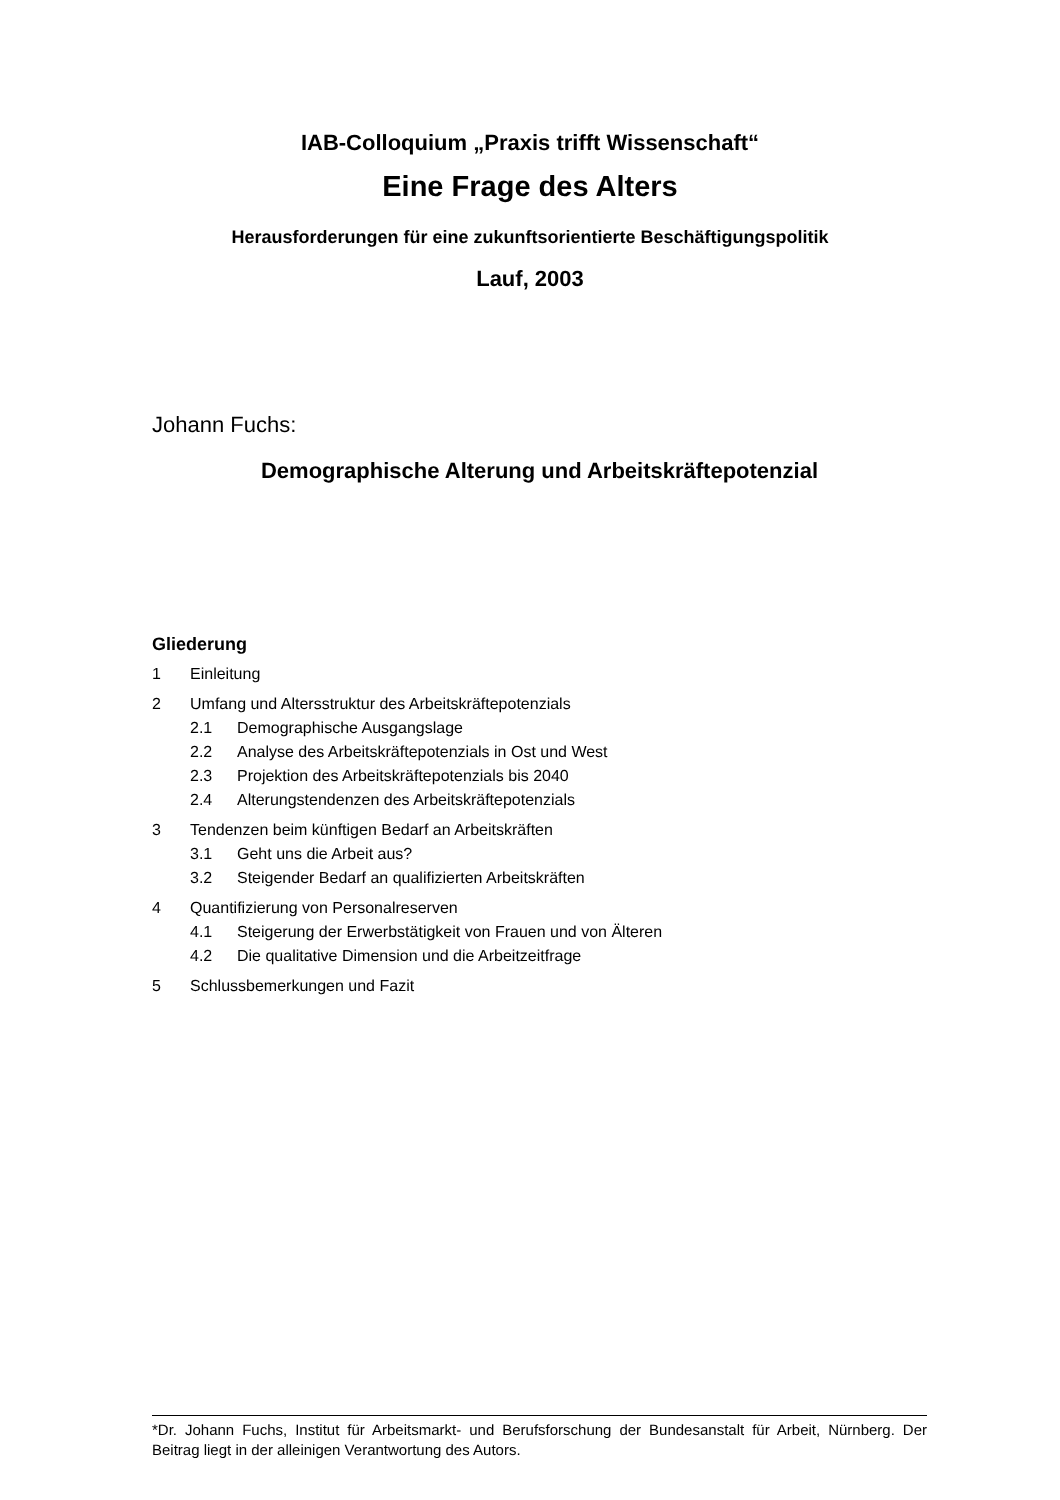IAB-Colloquium „Praxis trifft Wissenschaft“
Eine Frage des Alters
Herausforderungen für eine zukunftsorientierte Beschäftigungspolitik
Lauf, 2003
Johann Fuchs:
Demographische Alterung und Arbeitskräftepotenzial
Gliederung
1 Einleitung
2 Umfang und Altersstruktur des Arbeitskräftepotenzials
2.1 Demographische Ausgangslage
2.2 Analyse des Arbeitskräftepotenzials in Ost und West
2.3 Projektion des Arbeitskräftepotenzials bis 2040
2.4 Alterungstendenzen des Arbeitskräftepotenzials
3 Tendenzen beim künftigen Bedarf an Arbeitskräften
3.1 Geht uns die Arbeit aus?
3.2 Steigender Bedarf an qualifizierten Arbeitskräften
4 Quantifizierung von Personalreserven
4.1 Steigerung der Erwerbstätigkeit von Frauen und von Älteren
4.2 Die qualitative Dimension und die Arbeitzeitfrage
5 Schlussbemerkungen und Fazit
*Dr. Johann Fuchs, Institut für Arbeitsmarkt- und Berufsforschung der Bundesanstalt für Arbeit, Nürnberg. Der Beitrag liegt in der alleinigen Verantwortung des Autors.